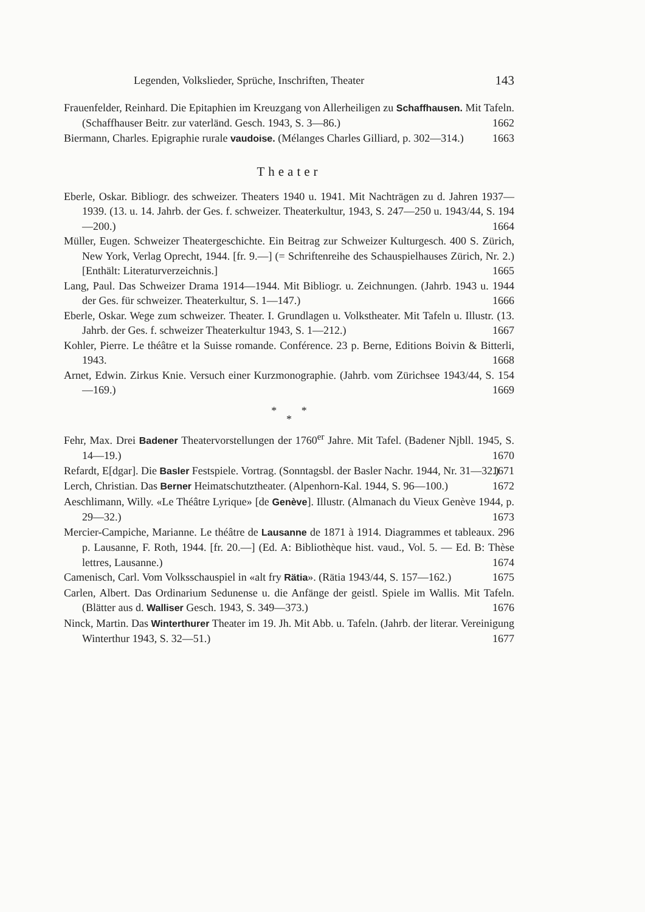Legenden, Volkslieder, Sprüche, Inschriften, Theater 143
Frauenfelder, Reinhard. Die Epitaphien im Kreuzgang von Allerheiligen zu Schaffhausen. Mit Tafeln. (Schaffhauser Beitr. zur vaterländ. Gesch. 1943, S. 3—86.) 1662
Biermann, Charles. Epigraphie rurale vaudoise. (Mélanges Charles Gilliard, p. 302—314.) 1663
Theater
Eberle, Oskar. Bibliogr. des schweizer. Theaters 1940 u. 1941. Mit Nachträgen zu d. Jahren 1937—1939. (13. u. 14. Jahrb. der Ges. f. schweizer. Theaterkultur, 1943, S. 247—250 u. 1943/44, S. 194—200.) 1664
Müller, Eugen. Schweizer Theatergeschichte. Ein Beitrag zur Schweizer Kulturgesch. 400 S. Zürich, New York, Verlag Oprecht, 1944. [fr. 9.—] (= Schriftenreihe des Schauspielhauses Zürich, Nr. 2.) [Enthält: Literaturverzeichnis.] 1665
Lang, Paul. Das Schweizer Drama 1914—1944. Mit Bibliogr. u. Zeichnungen. (Jahrb. 1943 u. 1944 der Ges. für schweizer. Theaterkultur, S. 1—147.) 1666
Eberle, Oskar. Wege zum schweizer. Theater. I. Grundlagen u. Volkstheater. Mit Tafeln u. Illustr. (13. Jahrb. der Ges. f. schweizer Theaterkultur 1943, S. 1—212.) 1667
Kohler, Pierre. Le théâtre et la Suisse romande. Conférence. 23 p. Berne, Editions Boivin & Bitterli, 1943. 1668
Arnet, Edwin. Zirkus Knie. Versuch einer Kurzmonographie. (Jahrb. vom Zürichsee 1943/44, S. 154—169.) 1669
* *
*
Fehr, Max. Drei Badener Theatervorstellungen der 1760<sup>er</sup> Jahre. Mit Tafel. (Badener Njbll. 1945, S. 14—19.) 1670
Refardt, E[dgar]. Die Basler Festspiele. Vortrag. (Sonntagsbl. der Basler Nachr. 1944, Nr. 31—32.) 1671
Lerch, Christian. Das Berner Heimatschutztheater. (Alpenhorn-Kal. 1944, S. 96—100.) 1672
Aeschlimann, Willy. «Le Théâtre Lyrique» [de Genève]. Illustr. (Almanach du Vieux Genève 1944, p. 29—32.) 1673
Mercier-Campiche, Marianne. Le théâtre de Lausanne de 1871 à 1914. Diagrammes et tableaux. 296 p. Lausanne, F. Roth, 1944. [fr. 20.—] (Ed. A: Bibliothèque hist. vaud., Vol. 5. — Ed. B: Thèse lettres, Lausanne.) 1674
Camenisch, Carl. Vom Volksschauspiel in «alt fry Rätia». (Rätia 1943/44, S. 157—162.) 1675
Carlen, Albert. Das Ordinarium Sedunense u. die Anfänge der geistl. Spiele im Wallis. Mit Tafeln. (Blätter aus d. Walliser Gesch. 1943, S. 349—373.) 1676
Ninck, Martin. Das Winterthurer Theater im 19. Jh. Mit Abb. u. Tafeln. (Jahrb. der literar. Vereinigung Winterthur 1943, S. 32—51.) 1677